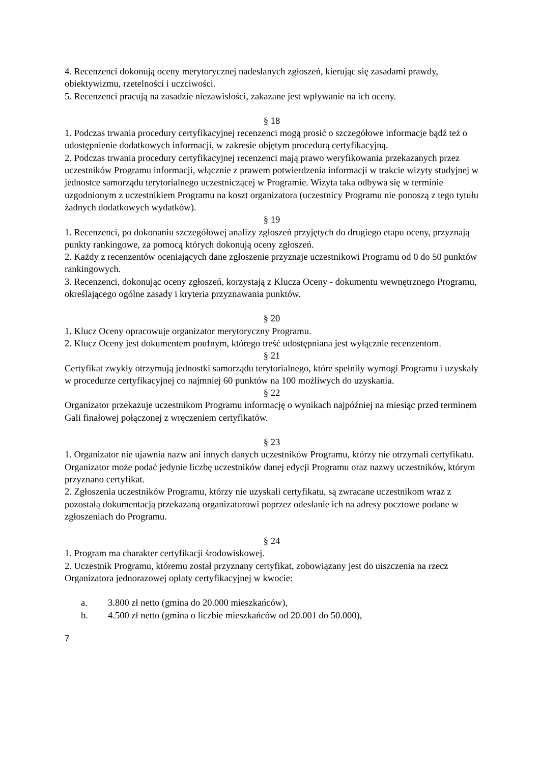4. Recenzenci dokonują oceny merytorycznej nadesłanych zgłoszeń, kierując się zasadami prawdy, obiektywizmu, rzetelności i uczciwości.
5. Recenzenci pracują na zasadzie niezawisłości, zakazane jest wpływanie na ich oceny.
§ 18
1. Podczas trwania procedury certyfikacyjnej recenzenci mogą prosić o szczegółowe informacje bądź też o udostępnienie dodatkowych informacji, w zakresie objętym procedurą certyfikacyjną.
2. Podczas trwania procedury certyfikacyjnej recenzenci mają prawo weryfikowania przekazanych przez uczestników Programu informacji, włącznie z prawem potwierdzenia informacji w trakcie wizyty studyjnej w jednostce samorządu terytorialnego uczestniczącej w Programie. Wizyta taka odbywa się w terminie uzgodnionym z uczestnikiem Programu na koszt organizatora (uczestnicy Programu nie ponoszą z tego tytułu żadnych dodatkowych wydatków).
§ 19
1. Recenzenci, po dokonaniu szczegółowej analizy zgłoszeń przyjętych do drugiego etapu oceny, przyznają punkty rankingowe, za pomocą których dokonują oceny zgłoszeń.
2. Każdy z recenzentów oceniających dane zgłoszenie przyznaje uczestnikowi Programu od 0 do 50 punktów rankingowych.
3. Recenzenci, dokonując oceny zgłoszeń, korzystają z Klucza Oceny - dokumentu wewnętrznego Programu, określającego ogólne zasady i kryteria przyznawania punktów.
§ 20
1. Klucz Oceny opracowuje organizator merytoryczny Programu.
2. Klucz Oceny jest dokumentem poufnym, którego treść udostępniana jest wyłącznie recenzentom.
§ 21
Certyfikat zwykły otrzymują jednostki samorządu terytorialnego, które spełniły wymogi Programu i uzyskały w procedurze certyfikacyjnej co najmniej 60 punktów na 100 możliwych do uzyskania.
§ 22
Organizator przekazuje uczestnikom Programu informację o wynikach najpóźniej na miesiąc przed terminem Gali finałowej połączonej z wręczeniem certyfikatów.
§ 23
1. Organizator nie ujawnia nazw ani innych danych uczestników Programu, którzy nie otrzymali certyfikatu. Organizator może podać jedynie liczbę uczestników danej edycji Programu oraz nazwy uczestników, którym przyznano certyfikat.
2. Zgłoszenia uczestników Programu, którzy nie uzyskali certyfikatu, są zwracane uczestnikom wraz z pozostałą dokumentacją przekazaną organizatorowi poprzez odesłanie ich na adresy pocztowe podane w zgłoszeniach do Programu.
§ 24
1. Program ma charakter certyfikacji środowiskowej.
2. Uczestnik Programu, któremu został przyznany certyfikat, zobowiązany jest do uiszczenia na rzecz Organizatora jednorazowej opłaty certyfikacyjnej w kwocie:
a. 3.800 zł netto (gmina do 20.000 mieszkańców),
b. 4.500 zł netto (gmina o liczbie mieszkańców od 20.001 do 50.000),
7